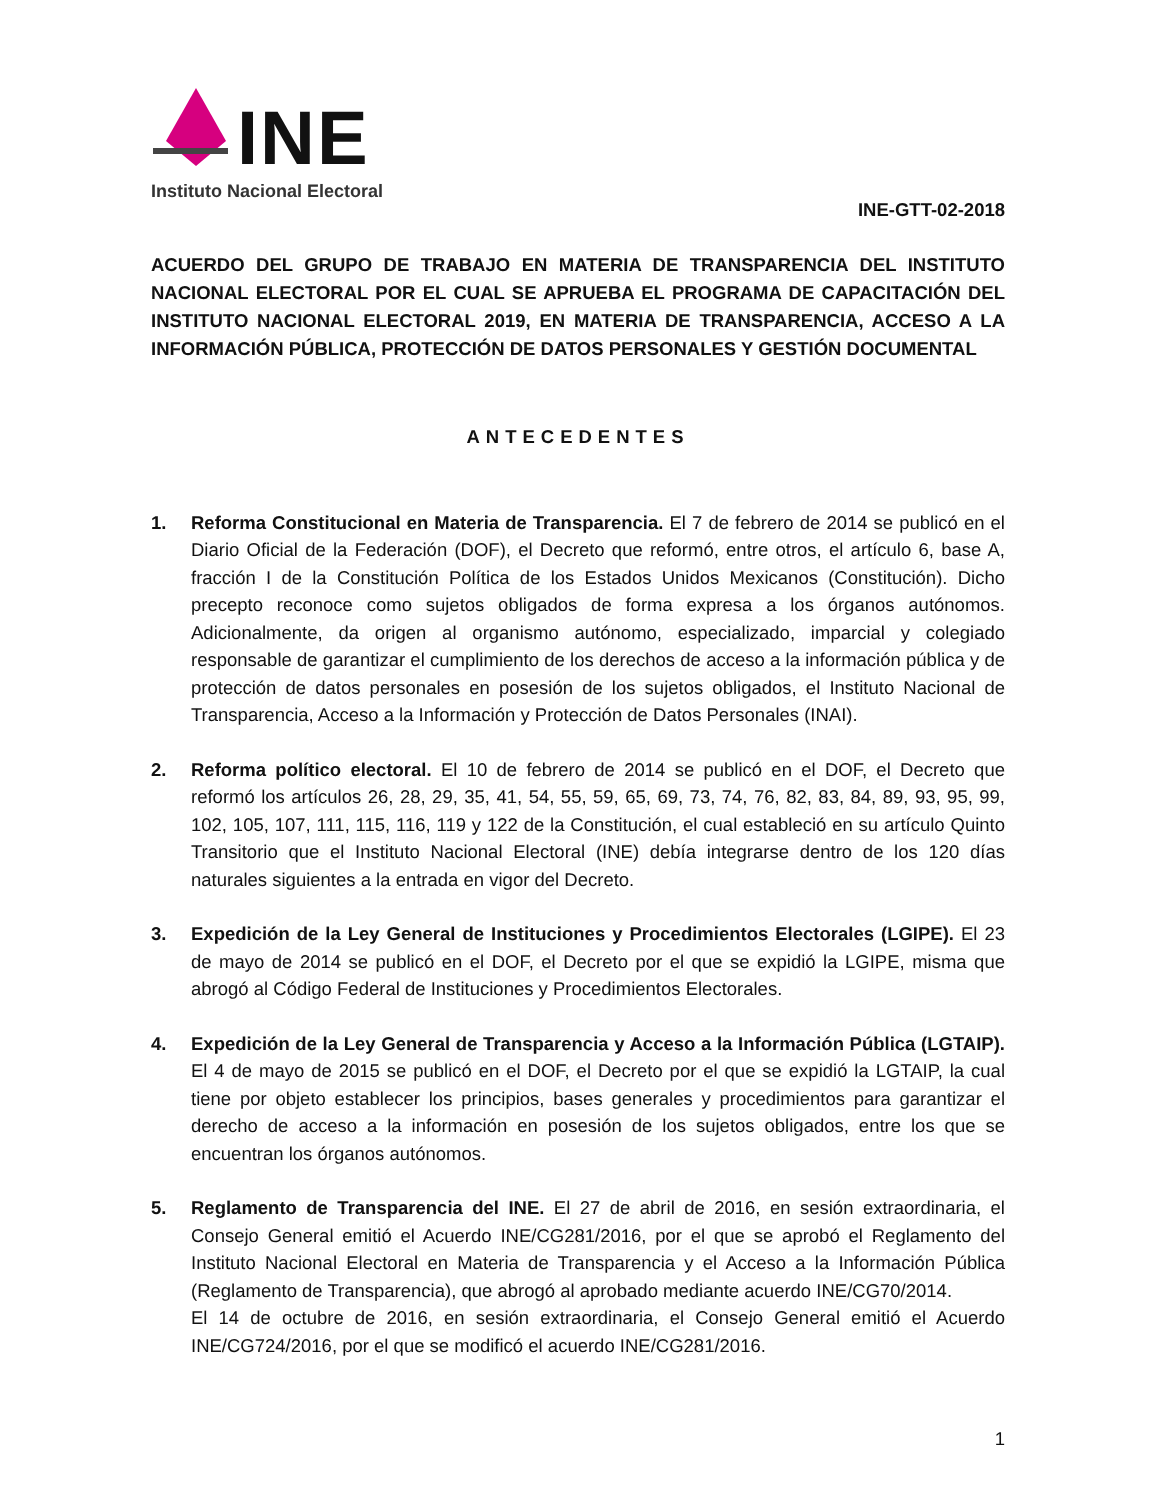INE
Instituto Nacional Electoral
INE-GTT-02-2018
ACUERDO DEL GRUPO DE TRABAJO EN MATERIA DE TRANSPARENCIA DEL INSTITUTO NACIONAL ELECTORAL POR EL CUAL SE APRUEBA EL PROGRAMA DE CAPACITACIÓN DEL INSTITUTO NACIONAL ELECTORAL 2019, EN MATERIA DE TRANSPARENCIA, ACCESO A LA INFORMACIÓN PÚBLICA, PROTECCIÓN DE DATOS PERSONALES Y GESTIÓN DOCUMENTAL
ANTECEDENTES
1. Reforma Constitucional en Materia de Transparencia. El 7 de febrero de 2014 se publicó en el Diario Oficial de la Federación (DOF), el Decreto que reformó, entre otros, el artículo 6, base A, fracción I de la Constitución Política de los Estados Unidos Mexicanos (Constitución). Dicho precepto reconoce como sujetos obligados de forma expresa a los órganos autónomos. Adicionalmente, da origen al organismo autónomo, especializado, imparcial y colegiado responsable de garantizar el cumplimiento de los derechos de acceso a la información pública y de protección de datos personales en posesión de los sujetos obligados, el Instituto Nacional de Transparencia, Acceso a la Información y Protección de Datos Personales (INAI).
2. Reforma político electoral. El 10 de febrero de 2014 se publicó en el DOF, el Decreto que reformó los artículos 26, 28, 29, 35, 41, 54, 55, 59, 65, 69, 73, 74, 76, 82, 83, 84, 89, 93, 95, 99, 102, 105, 107, 111, 115, 116, 119 y 122 de la Constitución, el cual estableció en su artículo Quinto Transitorio que el Instituto Nacional Electoral (INE) debía integrarse dentro de los 120 días naturales siguientes a la entrada en vigor del Decreto.
3. Expedición de la Ley General de Instituciones y Procedimientos Electorales (LGIPE). El 23 de mayo de 2014 se publicó en el DOF, el Decreto por el que se expidió la LGIPE, misma que abrogó al Código Federal de Instituciones y Procedimientos Electorales.
4. Expedición de la Ley General de Transparencia y Acceso a la Información Pública (LGTAIP). El 4 de mayo de 2015 se publicó en el DOF, el Decreto por el que se expidió la LGTAIP, la cual tiene por objeto establecer los principios, bases generales y procedimientos para garantizar el derecho de acceso a la información en posesión de los sujetos obligados, entre los que se encuentran los órganos autónomos.
5. Reglamento de Transparencia del INE. El 27 de abril de 2016, en sesión extraordinaria, el Consejo General emitió el Acuerdo INE/CG281/2016, por el que se aprobó el Reglamento del Instituto Nacional Electoral en Materia de Transparencia y el Acceso a la Información Pública (Reglamento de Transparencia), que abrogó al aprobado mediante acuerdo INE/CG70/2014.
El 14 de octubre de 2016, en sesión extraordinaria, el Consejo General emitió el Acuerdo INE/CG724/2016, por el que se modificó el acuerdo INE/CG281/2016.
1